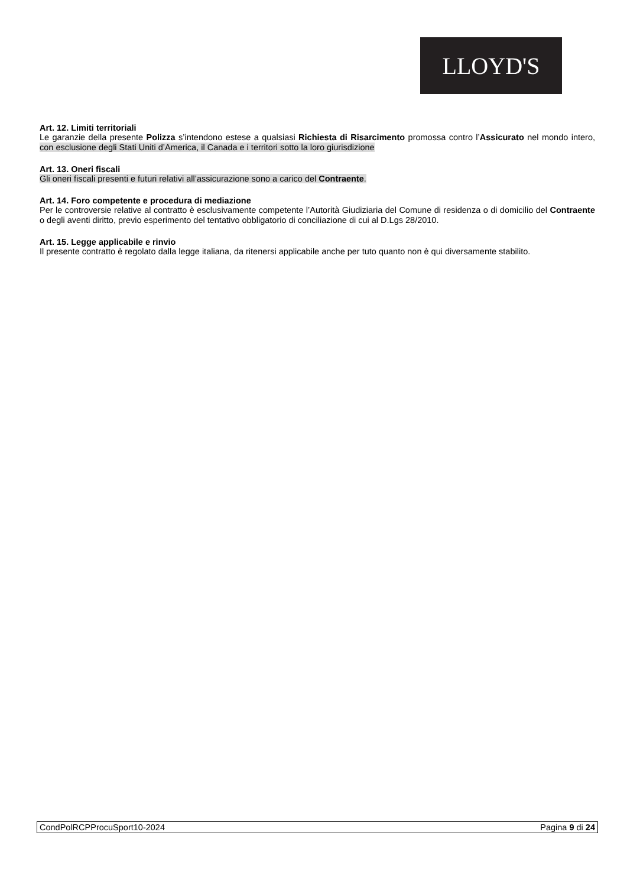LLOYD'S
Art. 12. Limiti territoriali
Le garanzie della presente Polizza s’intendono estese a qualsiasi Richiesta di Risarcimento promossa contro l’Assicurato nel mondo intero, con esclusione degli Stati Uniti d’America, il Canada e i territori sotto la loro giurisdizione
Art. 13. Oneri fiscali
Gli oneri fiscali presenti e futuri relativi all’assicurazione sono a carico del Contraente.
Art. 14. Foro competente e procedura di mediazione
Per le controversie relative al contratto è esclusivamente competente l’Autorità Giudiziaria del Comune di residenza o di domicilio del Contraente o degli aventi diritto, previo esperimento del tentativo obbligatorio di conciliazione di cui al D.Lgs 28/2010.
Art. 15. Legge applicabile e rinvio
Il presente contratto è regolato dalla legge italiana, da ritenersi applicabile anche per tuto quanto non è qui diversamente stabilito.
CondPolRCPProcuSport10-2024 Pagina 9 di 24